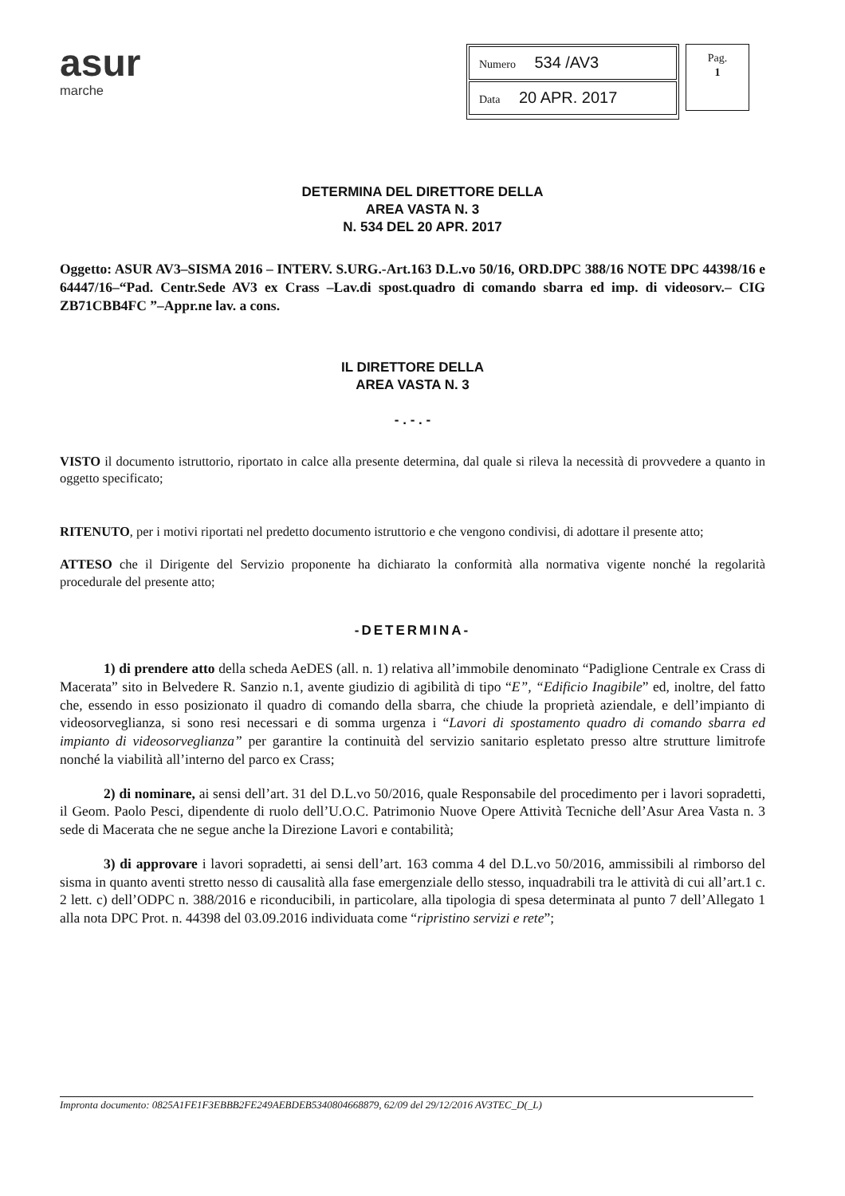asur
marche
Numero 534 /AV3
Data 20 APR. 2017
Pag.
1
DETERMINA DEL DIRETTORE DELLA
AREA VASTA N. 3
N. 534 DEL 20 APR. 2017
Oggetto: ASUR AV3–SISMA 2016 – INTERV. S.URG.-Art.163 D.L.vo 50/16, ORD.DPC 388/16 NOTE DPC 44398/16 e 64447/16–“Pad. Centr.Sede AV3 ex Crass –Lav.di spost.quadro di comando sbarra ed imp. di videosorv.– CIG ZB71CBB4FC ”–Appr.ne lav. a cons.
IL DIRETTORE DELLA
AREA VASTA N. 3
- . - . -
VISTO il documento istruttorio, riportato in calce alla presente determina, dal quale si rileva la necessità di provvedere a quanto in oggetto specificato;
RITENUTO, per i motivi riportati nel predetto documento istruttorio e che vengono condivisi, di adottare il presente atto;
ATTESO che il Dirigente del Servizio proponente ha dichiarato la conformità alla normativa vigente nonché la regolarità procedurale del presente atto;
-DETERMINA-
1) di prendere atto della scheda AeDES (all. n. 1) relativa all’immobile denominato “Padiglione Centrale ex Crass di Macerata” sito in Belvedere R. Sanzio n.1, avente giudizio di agibilità di tipo “E”, “Edificio Inagibile” ed, inoltre, del fatto che, essendo in esso posizionato il quadro di comando della sbarra, che chiude la proprietà aziendale, e dell’impianto di videosorveglianza, si sono resi necessari e di somma urgenza i “Lavori di spostamento quadro di comando sbarra ed impianto di videosorveglianza” per garantire la continuità del servizio sanitario espletato presso altre strutture limitrofe nonché la viabilità all’interno del parco ex Crass;
2) di nominare, ai sensi dell’art. 31 del D.L.vo 50/2016, quale Responsabile del procedimento per i lavori sopradetti, il Geom. Paolo Pesci, dipendente di ruolo dell’U.O.C. Patrimonio Nuove Opere Attività Tecniche dell’Asur Area Vasta n. 3 sede di Macerata che ne segue anche la Direzione Lavori e contabilità;
3) di approvare i lavori sopradetti, ai sensi dell’art. 163 comma 4 del D.L.vo 50/2016, ammissibili al rimborso del sisma in quanto aventi stretto nesso di causalità alla fase emergenziale dello stesso, inquadrabili tra le attività di cui all’art.1 c. 2 lett. c) dell’ODPC n. 388/2016 e riconducibili, in particolare, alla tipologia di spesa determinata al punto 7 dell’Allegato 1 alla nota DPC Prot. n. 44398 del 03.09.2016 individuata come “ripristino servizi e rete”;
Impronta documento: 0825A1FE1F3EBBB2FE249AEBDEB5340804668879, 62/09 del 29/12/2016 AV3TEC_D(_L)